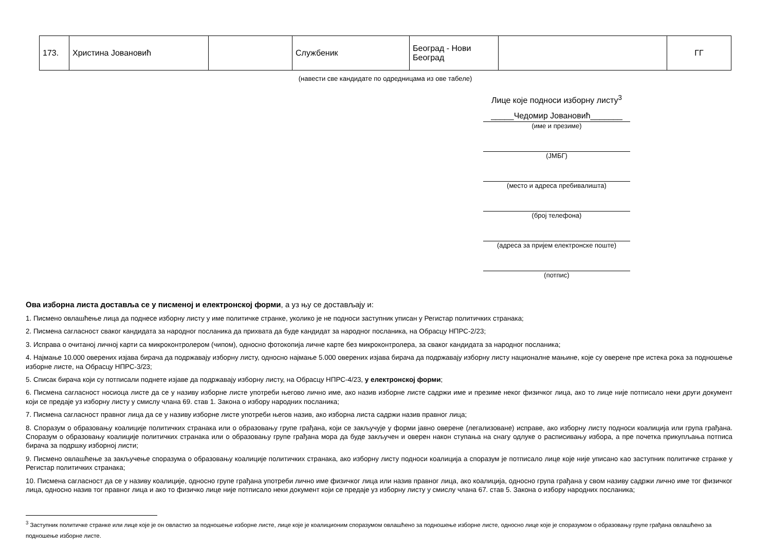| 173. | Христина Јовановић | | Службеник | Београд - Нови Београд | | ГГ |
(навести све кандидате по одредницама из ове табеле)
Лице које подноси изборну листу<sup>3</sup>
_____Чедомир Јовановић_______
(име и презиме)
(ЈМБГ)
(место и адреса пребивалишта)
(број телефона)
(адреса за пријем електронске поште)
(потпис)
Ова изборна листа доставља се у писменој и електронској форми, а уз њу се достављају и:
1. Писмено овлашћење лица да поднесе изборну листу у име политичке странке, уколико је не подноси заступник уписан у Регистар политичких странака;
2. Писмена сагласност сваког кандидата за народног посланика да прихвата да буде кандидат за народног посланика, на Обрасцу НПРС-2/23;
3. Исправа о очитаној личној карти са микроконтролером (чипом), односно фотокопија личне карте без микроконтролера, за сваког кандидата за народног посланика;
4. Најмање 10.000 оверених изјава бирача да подржавају изборну листу, односно најмање 5.000 оверених изјава бирача да подржавају изборну листу националне мањине, које су оверене пре истека рока за подношење изборне листе, на Обрасцу НПРС-3/23;
5. Списак бирача који су потписали поднете изјаве да подржавају изборну листу, на Обрасцу НПРС-4/23, у електронској форми;
6. Писмена сагласност носиоца листе да се у називу изборне листе употреби његово лично име, ако назив изборне листе садржи име и презиме неког физичког лица, ако то лице није потписало неки други документ који се предаје уз изборну листу у смислу члана 69. став 1. Закона о избору народних посланика;
7. Писмена сагласност правног лица да се у називу изборне листе употреби његов назив, ако изборна листа садржи назив правног лица;
8. Споразум о образовању коалиције политичких странака или о образовању групе грађана, који се закључује у форми јавно оверене (легализоване) исправе, ако изборну листу подноси коалиција или група грађана. Споразум о образовању коалиције политичких странака или о образовању групе грађана мора да буде закључен и оверен након ступања на снагу одлуке о расписивању избора, а пре почетка прикупљања потписа бирача за подршку изборној листи;
9. Писмено овлашћење за закључење споразума о образовању коалиције политичких странака, ако изборну листу подноси коалиција а споразум је потписало лице које није уписано као заступник политичке странке у Регистар политичких странака;
10. Писмена сагласност да се у називу коалиције, односно групе грађана употреби лично име физичког лица или назив правног лица, ако коалиција, односно група грађана у свом називу садржи лично име тог физичког лица, односно назив тог правног лица и ако то физичко лице није потписало неки документ који се предаје уз изборну листу у смислу члана 67. став 5. Закона о избору народних посланика;
<sup>3</sup> Заступник политичке странке или лице које је он овластио за подношење изборне листе, лице које је коалиционим споразумом овлашћено за подношење изборне листе, односно лице које је споразумом о образовању групе грађана овлашћено за подношење изборне листе.